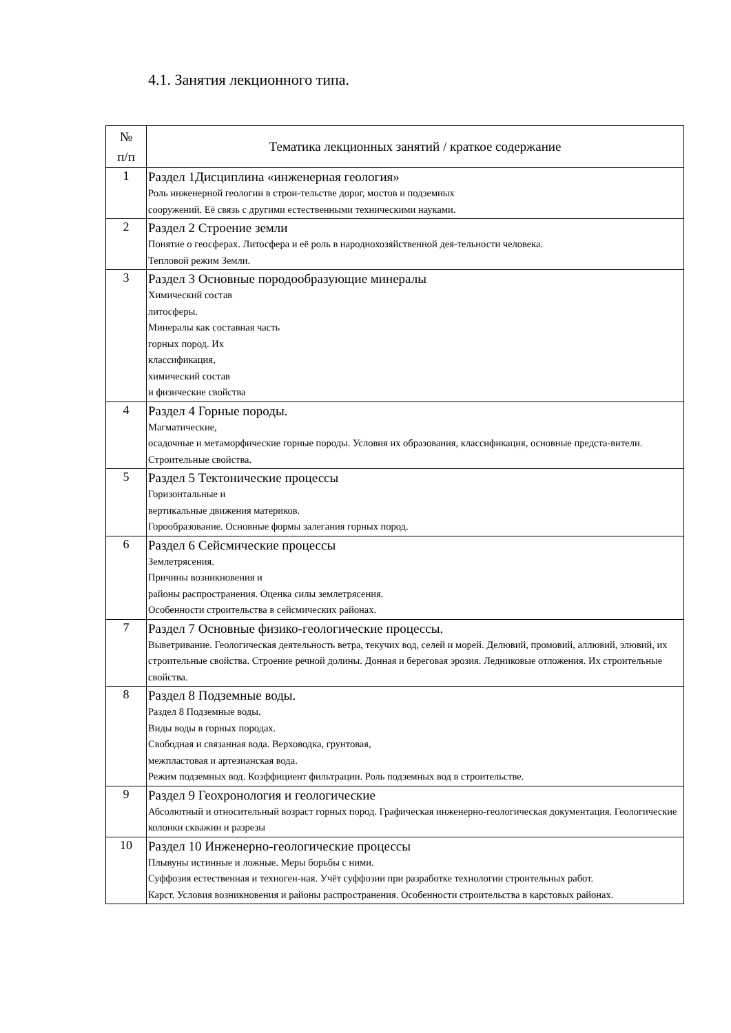4.1. Занятия лекционного типа.
| № п/п | Тематика лекционных занятий / краткое содержание |
| --- | --- |
| 1 | Раздел 1Дисциплина «инженерная геология» Роль инженерной геологии в строи-тельстве дорог, мостов и подземных сооружений. Её связь с другими естественными техническими науками. |
| 2 | Раздел 2 Строение земли Понятие о геосферах. Литосфера и её роль в народнохозяйственной дея-тельности человека. Тепловой режим Земли. |
| 3 | Раздел 3 Основные породообразующие минералы Химический состав литосферы. Минералы как составная часть горных пород. Их классификация, химический состав и физические свойства |
| 4 | Раздел 4 Горные породы. Магматические, осадочные и метаморфические горные породы. Условия их образования, классификация, основные предста-вители. Строительные свойства. |
| 5 | Раздел 5 Тектонические процессы Горизонтальные и вертикальные движения материков. Горообразование. Основные формы залегания горных пород. |
| 6 | Раздел 6 Сейсмические процессы Землетрясения. Причины возникновения и районы распространения. Оценка силы землетрясения. Особенности строительства в сейсмических районах. |
| 7 | Раздел 7 Основные физико-геологические процессы. Выветривание. Геологическая деятельность ветра, текучих вод, селей и морей. Делювий, промовий, аллювий, элювий, их строительные свойства. Строение речной долины. Донная и береговая эрозия. Ледниковые отложения. Их строительные свойства. |
| 8 | Раздел 8 Подземные воды. Раздел 8 Подземные воды. Виды воды в горных породах. Свободная и связанная вода. Верховодка, грунтовая, межпластовая и артезианская вода. Режим подземных вод. Коэффициент фильтрации. Роль подземных вод в строительстве. |
| 9 | Раздел 9 Геохронология и геологические Абсолютный и относительный возраст горных пород. Графическая инженерно-геологическая документация. Геологические колонки скважин и разрезы |
| 10 | Раздел 10 Инженерно-геологические процессы Плывуны истинные и ложные. Меры борьбы с ними. Суффозия естественная и техноген-ная. Учёт суффозии при разработке технологии строительных работ. Карст. Условия возникновения и районы распространения. Особенности строительства в карстовых районах. |